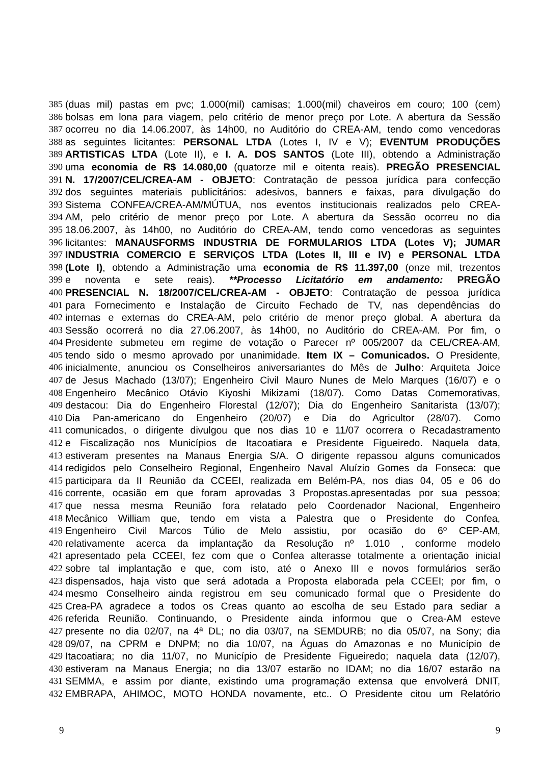385 (duas mil) pastas em pvc; 1.000(mil) camisas; 1.000(mil) chaveiros em couro; 100 (cem)
386 bolsas em lona para viagem, pelo critério de menor preço por Lote. A abertura da Sessão
387 ocorreu no dia 14.06.2007, às 14h00, no Auditório do CREA-AM, tendo como vencedoras
388 as seguintes licitantes: PERSONAL LTDA (Lotes I, IV e V); EVENTUM PRODUÇÕES
389 ARTISTICAS LTDA (Lote II), e I. A. DOS SANTOS (Lote III), obtendo a Administração
390 uma economia de R$ 14.080,00 (quatorze mil e oitenta reais). PREGÃO PRESENCIAL
391 N. 17/2007/CEL/CREA-AM - OBJETO: Contratação de pessoa jurídica para confecção
392 dos seguintes materiais publicitários: adesivos, banners e faixas, para divulgação do
393 Sistema CONFEA/CREA-AM/MÚTUA, nos eventos institucionais realizados pelo CREA-
394 AM, pelo critério de menor preço por Lote. A abertura da Sessão ocorreu no dia
395 18.06.2007, às 14h00, no Auditório do CREA-AM, tendo como vencedoras as seguintes
396 licitantes: MANAUSFORMS INDUSTRIA DE FORMULARIOS LTDA (Lotes V); JUMAR
397 INDUSTRIA COMERCIO E SERVIÇOS LTDA (Lotes II, III e IV) e PERSONAL LTDA
398 (Lote I), obtendo a Administração uma economia de R$ 11.397,00 (onze mil, trezentos
399 e noventa e sete reais). **Processo Licitatório em andamento: PREGÃO
400 PRESENCIAL N. 18/2007/CEL/CREA-AM - OBJETO: Contratação de pessoa jurídica
401 para Fornecimento e Instalação de Circuito Fechado de TV, nas dependências do
402 internas e externas do CREA-AM, pelo critério de menor preço global. A abertura da
403 Sessão ocorrerá no dia 27.06.2007, às 14h00, no Auditório do CREA-AM. Por fim, o
404 Presidente submeteu em regime de votação o Parecer nº 005/2007 da CEL/CREA-AM,
405 tendo sido o mesmo aprovado por unanimidade. Item IX – Comunicados. O Presidente,
406 inicialmente, anunciou os Conselheiros aniversariantes do Mês de Julho: Arquiteta Joice
407 de Jesus Machado (13/07); Engenheiro Civil Mauro Nunes de Melo Marques (16/07) e o
408 Engenheiro Mecânico Otávio Kiyoshi Mikizami (18/07). Como Datas Comemorativas,
409 destacou: Dia do Engenheiro Florestal (12/07); Dia do Engenheiro Sanitarista (13/07);
410 Dia Pan-americano do Engenheiro (20/07) e Dia do Agricultor (28/07). Como
411 comunicados, o dirigente divulgou que nos dias 10 e 11/07 ocorrera o Recadastramento
412 e Fiscalização nos Municípios de Itacoatiara e Presidente Figueiredo. Naquela data,
413 estiveram presentes na Manaus Energia S/A. O dirigente repassou alguns comunicados
414 redigidos pelo Conselheiro Regional, Engenheiro Naval Aluízio Gomes da Fonseca: que
415 participara da II Reunião da CCEEI, realizada em Belém-PA, nos dias 04, 05 e 06 do
416 corrente, ocasião em que foram aprovadas 3 Propostas.apresentadas por sua pessoa;
417 que nessa mesma Reunião fora relatado pelo Coordenador Nacional, Engenheiro
418 Mecânico William que, tendo em vista a Palestra que o Presidente do Confea,
419 Engenheiro Civil Marcos Túlio de Melo assistiu, por ocasião do 6º CEP-AM,
420 relativamente acerca da implantação da Resolução nº 1.010 , conforme modelo
421 apresentado pela CCEEI, fez com que o Confea alterasse totalmente a orientação inicial
422 sobre tal implantação e que, com isto, até o Anexo III e novos formulários serão
423 dispensados, haja visto que será adotada a Proposta elaborada pela CCEEI; por fim, o
424 mesmo Conselheiro ainda registrou em seu comunicado formal que o Presidente do
425 Crea-PA agradece a todos os Creas quanto ao escolha de seu Estado para sediar a
426 referida Reunião. Continuando, o Presidente ainda informou que o Crea-AM esteve
427 presente no dia 02/07, na 4ª DL; no dia 03/07, na SEMDURB; no dia 05/07, na Sony; dia
428 09/07, na CPRM e DNPM; no dia 10/07, na Águas do Amazonas e no Município de
429 Itacoatiara; no dia 11/07, no Município de Presidente Figueiredo; naquela data (12/07),
430 estiveram na Manaus Energia; no dia 13/07 estarão no IDAM; no dia 16/07 estarão na
431 SEMMA, e assim por diante, existindo uma programação extensa que envolverá DNIT,
432 EMBRAPA, AHIMOC, MOTO HONDA novamente, etc.. O Presidente citou um Relatório
9 9